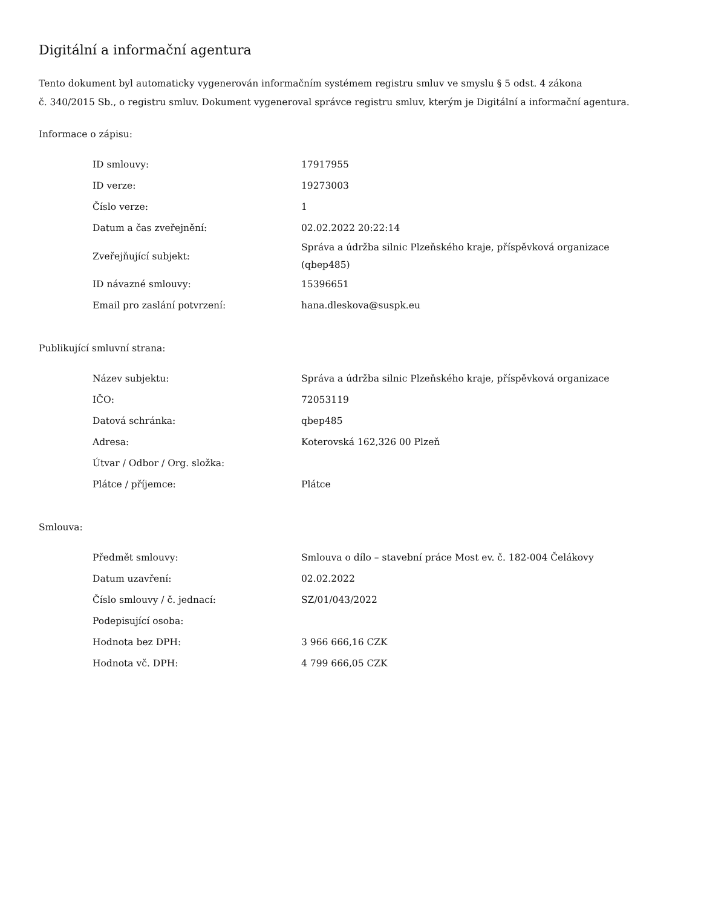Digitální a informační agentura
Tento dokument byl automaticky vygenerován informačním systémem registru smluv ve smyslu § 5 odst. 4 zákona
č. 340/2015 Sb., o registru smluv. Dokument vygeneroval správce registru smluv, kterým je Digitální a informační agentura.
Informace o zápisu:
| ID smlouvy: | 17917955 |
| ID verze: | 19273003 |
| Číslo verze: | 1 |
| Datum a čas zveřejnění: | 02.02.2022 20:22:14 |
| Zveřejňující subjekt: | Správa a údržba silnic Plzeňského kraje, příspěvková organizace (qbep485) |
| ID návazné smlouvy: | 15396651 |
| Email pro zaslání potvrzení: | hana.dleskova@suspk.eu |
Publikující smluvní strana:
| Název subjektu: | Správa a údržba silnic Plzeňského kraje, příspěvková organizace |
| IČO: | 72053119 |
| Datová schránka: | qbep485 |
| Adresa: | Koterovská 162,326 00 Plzeň |
| Útvar / Odbor / Org. složka: | |
| Plátce / příjemce: | Plátce |
Smlouva:
| Předmět smlouvy: | Smlouva o dílo – stavební práce Most ev. č. 182-004 Čelákovy |
| Datum uzavření: | 02.02.2022 |
| Číslo smlouvy / č. jednací: | SZ/01/043/2022 |
| Podepisující osoba: | |
| Hodnota bez DPH: | 3 966 666,16 CZK |
| Hodnota vč. DPH: | 4 799 666,05 CZK |